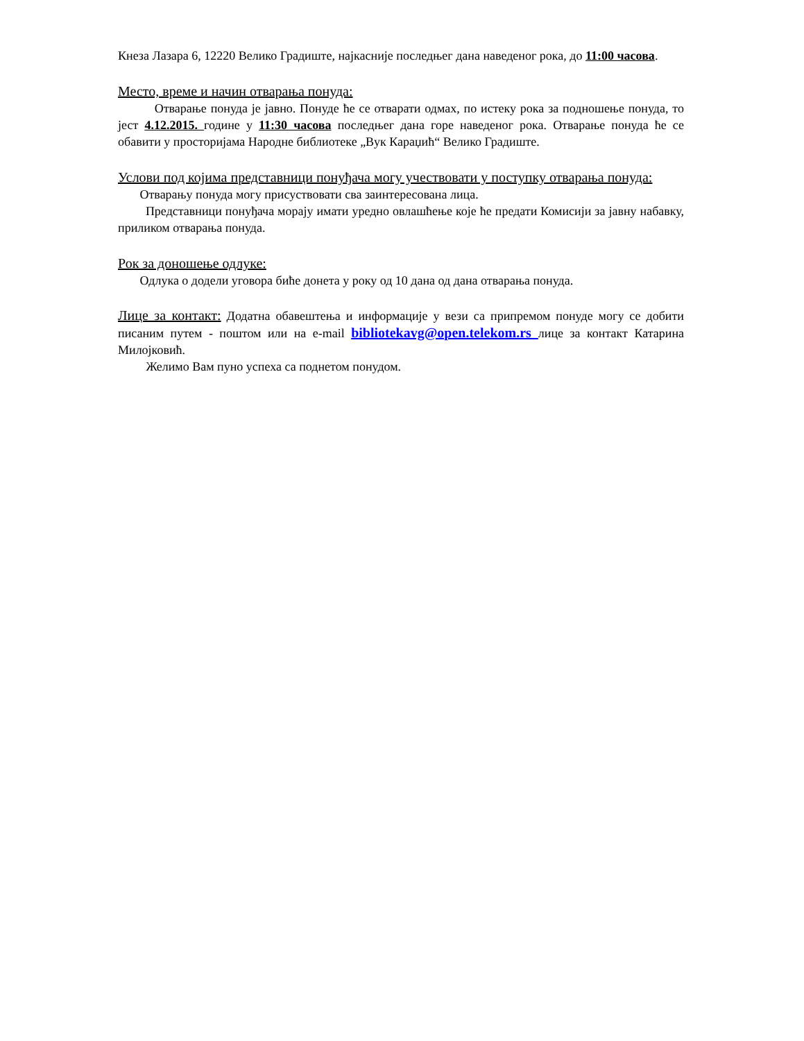Кнеза Лазара 6, 12220 Велико Градиште, најкасније последњег дана наведеног рока, до 11:00 часова.
Место, време и начин отварања понуда:
Отварање понуда је јавно. Понуде ће се отварати одмах, по истеку рока за подношење понуда, то јест 4.12.2015. године у 11:30 часова последњег дана горе наведеног рока. Отварање понуда ће се обавити у просторијама Народне библиотеке „Вук Караџић“ Велико Градиште.
Услови под којима представници понуђача могу учествовати у поступку отварања понуда:
Отварању понуда могу присуствовати сва заинтересована лица.
Представници понуђача морају имати уредно овлашћење које ће предати Комисији за јавну набавку, приликом отварања понуда.
Рок за доношење одлуке:
Одлука о додели уговора биће донета у року од 10 дана од дана отварања понуда.
Лице за контакт: Додатна обавештења и информације у вези са припремом понуде могу се добити писаним путем - поштом или на e-mail bibliotekavg@open.telekom.rs лице за контакт Катарина Милојковић.
Желимо Вам пуно успеха са поднетом понудом.